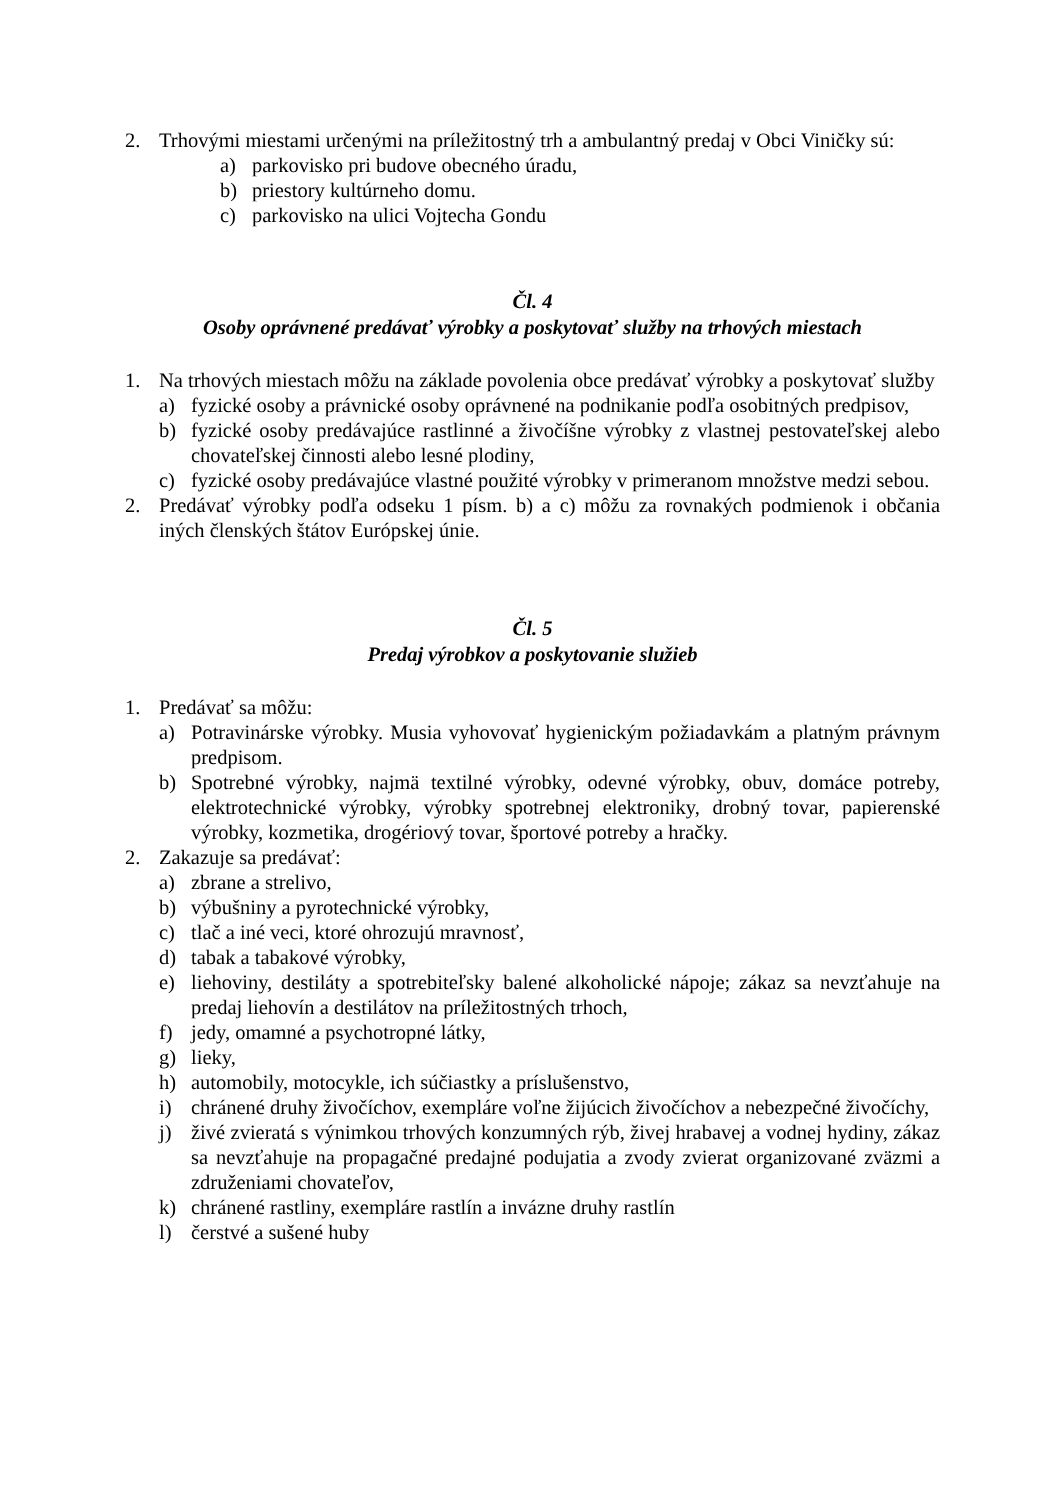2. Trhovými miestami určenými na príležitostný trh a ambulantný predaj v Obci Viničky sú:
a) parkovisko pri budove obecného úradu,
b) priestory kultúrneho domu.
c) parkovisko na ulici Vojtecha Gondu
Čl. 4
Osoby oprávnené predávať výrobky a poskytovať služby na trhových miestach
1. Na trhových miestach môžu na základe povolenia obce predávať výrobky a poskytovať služby
a) fyzické osoby a právnické osoby oprávnené na podnikanie podľa osobitných predpisov,
b) fyzické osoby predávajúce rastlinné a živočíšne výrobky z vlastnej pestovateľskej alebo chovateľskej činnosti alebo lesné plodiny,
c) fyzické osoby predávajúce vlastné použité výrobky v primeranom množstve medzi sebou.
2. Predávať výrobky podľa odseku 1 písm. b) a c) môžu za rovnakých podmienok i občania iných členských štátov Európskej únie.
Čl. 5
Predaj výrobkov a poskytovanie služieb
1. Predávať sa môžu:
a) Potravinárske výrobky. Musia vyhovovať hygienickým požiadavkám a platným právnym predpisom.
b) Spotrebné výrobky, najmä textilné výrobky, odevné výrobky, obuv, domáce potreby, elektrotechnické výrobky, výrobky spotrebnej elektroniky, drobný tovar, papierenské výrobky, kozmetika, drogériový tovar, športové potreby a hračky.
2. Zakazuje sa predávať:
a) zbrane a strelivo,
b) výbušniny a pyrotechnické výrobky,
c) tlač a iné veci, ktoré ohrozujú mravnosť,
d) tabak a tabakové výrobky,
e) liehoviny, destiláty a spotrebiteľsky balené alkoholické nápoje; zákaz sa nevzťahuje na predaj liehovín a destilátov na príležitostných trhoch,
f) jedy, omamné a psychotropné látky,
g) lieky,
h) automobily, motocykle, ich súčiastky a príslušenstvo,
i) chránené druhy živočíchov, exempláre voľne žijúcich živočíchov a nebezpečné živočíchy,
j) živé zvieratá s výnimkou trhových konzumných rýb, živej hrabavej a vodnej hydiny, zákaz sa nevzťahuje na propagačné predajné podujatia a zvody zvierat organizované zväzmi a združeniami chovateľov,
k) chránené rastliny, exempláre rastlín a invázne druhy rastlín
l) čerstvé a sušené huby